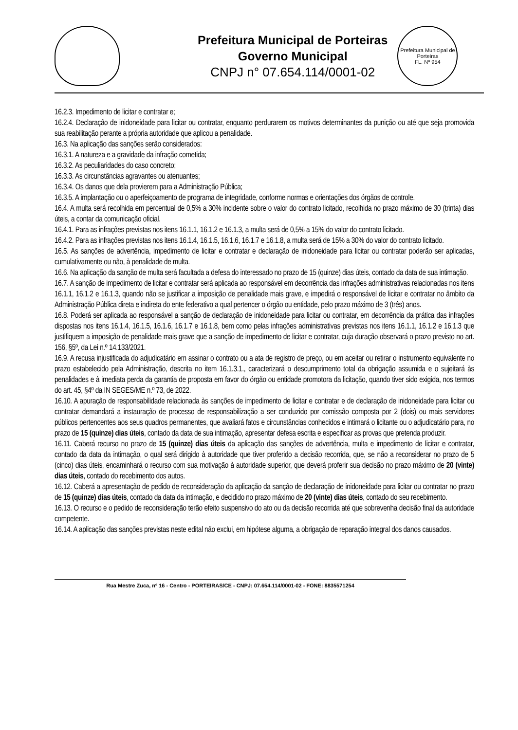Prefeitura Municipal de Porteiras
Governo Municipal
CNPJ n° 07.654.114/0001-02
Prefeitura Municipal de Porteiras
FL. Nº 954
16.2.3. Impedimento de licitar e contratar e;
16.2.4. Declaração de inidoneidade para licitar ou contratar, enquanto perdurarem os motivos determinantes da punição ou até que seja promovida sua reabilitação perante a própria autoridade que aplicou a penalidade.
16.3. Na aplicação das sanções serão considerados:
16.3.1. A natureza e a gravidade da infração cometida;
16.3.2. As peculiaridades do caso concreto;
16.3.3. As circunstâncias agravantes ou atenuantes;
16.3.4. Os danos que dela provierem para a Administração Pública;
16.3.5. A implantação ou o aperfeiçoamento de programa de integridade, conforme normas e orientações dos órgãos de controle.
16.4. A multa será recolhida em percentual de 0,5% a 30% incidente sobre o valor do contrato licitado, recolhida no prazo máximo de 30 (trinta) dias úteis, a contar da comunicação oficial.
16.4.1. Para as infrações previstas nos itens 16.1.1, 16.1.2 e 16.1.3, a multa será de 0,5% a 15% do valor do contrato licitado.
16.4.2. Para as infrações previstas nos itens 16.1.4, 16.1.5, 16.1.6, 16.1.7 e 16.1.8, a multa será de 15% a 30% do valor do contrato licitado.
16.5. As sanções de advertência, impedimento de licitar e contratar e declaração de inidoneidade para licitar ou contratar poderão ser aplicadas, cumulativamente ou não, à penalidade de multa.
16.6. Na aplicação da sanção de multa será facultada a defesa do interessado no prazo de 15 (quinze) dias úteis, contado da data de sua intimação.
16.7. A sanção de impedimento de licitar e contratar será aplicada ao responsável em decorrência das infrações administrativas relacionadas nos itens 16.1.1, 16.1.2 e 16.1.3, quando não se justificar a imposição de penalidade mais grave, e impedirá o responsável de licitar e contratar no âmbito da Administração Pública direta e indireta do ente federativo a qual pertencer o órgão ou entidade, pelo prazo máximo de 3 (três) anos.
16.8. Poderá ser aplicada ao responsável a sanção de declaração de inidoneidade para licitar ou contratar, em decorrência da prática das infrações dispostas nos itens 16.1.4, 16.1.5, 16.1.6, 16.1.7 e 16.1.8, bem como pelas infrações administrativas previstas nos itens 16.1.1, 16.1.2 e 16.1.3 que justifiquem a imposição de penalidade mais grave que a sanção de impedimento de licitar e contratar, cuja duração observará o prazo previsto no art. 156, §5º, da Lei n.º 14.133/2021.
16.9. A recusa injustificada do adjudicatário em assinar o contrato ou a ata de registro de preço, ou em aceitar ou retirar o instrumento equivalente no prazo estabelecido pela Administração, descrita no item 16.1.3.1., caracterizará o descumprimento total da obrigação assumida e o sujeitará às penalidades e à imediata perda da garantia de proposta em favor do órgão ou entidade promotora da licitação, quando tiver sido exigida, nos termos do art. 45, §4º da IN SEGES/ME n.º 73, de 2022.
16.10. A apuração de responsabilidade relacionada às sanções de impedimento de licitar e contratar e de declaração de inidoneidade para licitar ou contratar demandará a instauração de processo de responsabilização a ser conduzido por comissão composta por 2 (dois) ou mais servidores públicos pertencentes aos seus quadros permanentes, que avaliará fatos e circunstâncias conhecidos e intimará o licitante ou o adjudicatário para, no prazo de 15 (quinze) dias úteis, contado da data de sua intimação, apresentar defesa escrita e especificar as provas que pretenda produzir.
16.11. Caberá recurso no prazo de 15 (quinze) dias úteis da aplicação das sanções de advertência, multa e impedimento de licitar e contratar, contado da data da intimação, o qual será dirigido à autoridade que tiver proferido a decisão recorrida, que, se não a reconsiderar no prazo de 5 (cinco) dias úteis, encaminhará o recurso com sua motivação à autoridade superior, que deverá proferir sua decisão no prazo máximo de 20 (vinte) dias úteis, contado do recebimento dos autos.
16.12. Caberá a apresentação de pedido de reconsideração da aplicação da sanção de declaração de inidoneidade para licitar ou contratar no prazo de 15 (quinze) dias úteis, contado da data da intimação, e decidido no prazo máximo de 20 (vinte) dias úteis, contado do seu recebimento.
16.13. O recurso e o pedido de reconsideração terão efeito suspensivo do ato ou da decisão recorrida até que sobrevenha decisão final da autoridade competente.
16.14. A aplicação das sanções previstas neste edital não exclui, em hipótese alguma, a obrigação de reparação integral dos danos causados.
Rua Mestre Zuca, nº 16 - Centro - PORTEIRAS/CE - CNPJ: 07.654.114/0001-02 - FONE: 8835571254